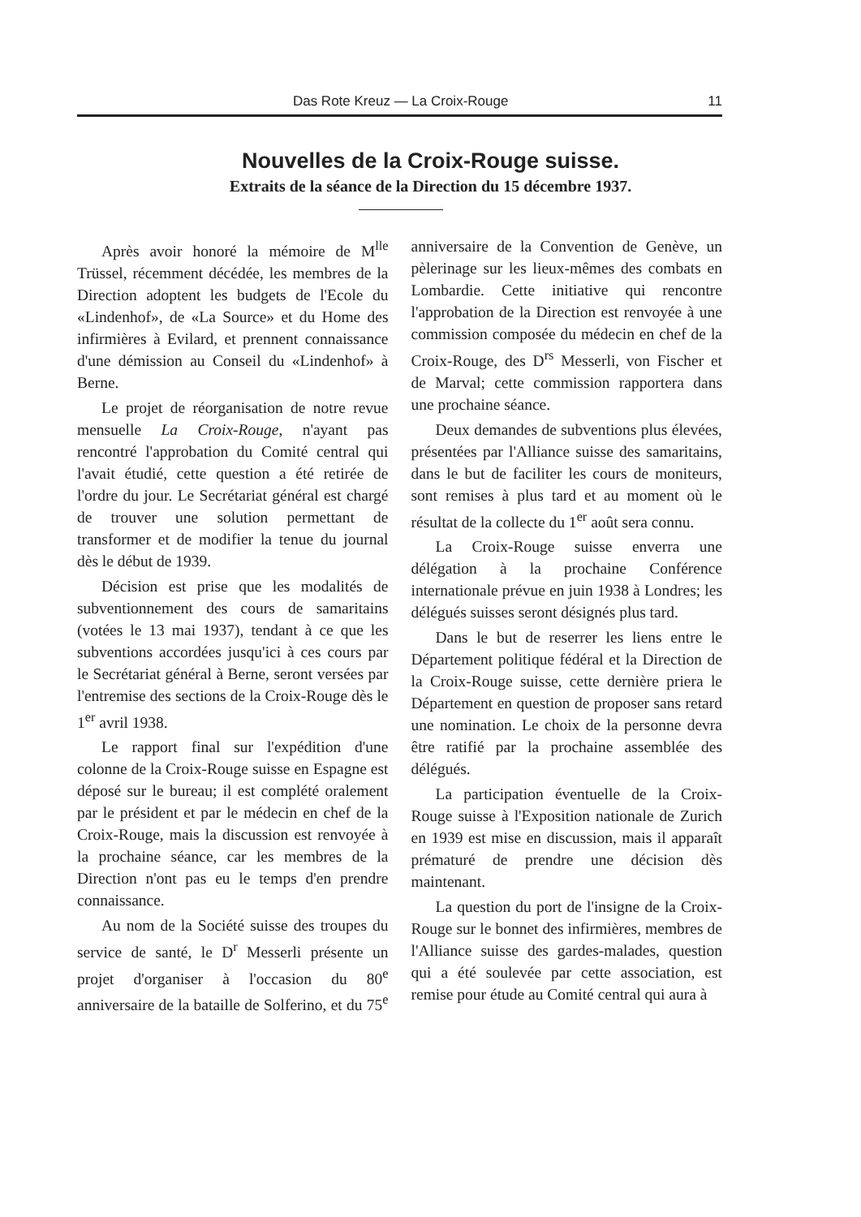Das Rote Kreuz — La Croix-Rouge 11
Nouvelles de la Croix-Rouge suisse.
Extraits de la séance de la Direction du 15 décembre 1937.
Après avoir honoré la mémoire de M<sup>lle</sup> Trüssel, récemment décédée, les membres de la Direction adoptent les budgets de l'Ecole du «Lindenhof», de «La Source» et du Home des infirmières à Evilard, et prennent connaissance d'une démission au Conseil du «Lindenhof» à Berne.
Le projet de réorganisation de notre revue mensuelle La Croix-Rouge, n'ayant pas rencontré l'approbation du Comité central qui l'avait étudié, cette question a été retirée de l'ordre du jour. Le Secrétariat général est chargé de trouver une solution permettant de transformer et de modifier la tenue du journal dès le début de 1939.
Décision est prise que les modalités de subventionnement des cours de samaritains (votées le 13 mai 1937), tendant à ce que les subventions accordées jusqu'ici à ces cours par le Secrétariat général à Berne, seront versées par l'entremise des sections de la Croix-Rouge dès le 1<sup>er</sup> avril 1938.
Le rapport final sur l'expédition d'une colonne de la Croix-Rouge suisse en Espagne est déposé sur le bureau; il est complété oralement par le président et par le médecin en chef de la Croix-Rouge, mais la discussion est renvoyée à la prochaine séance, car les membres de la Direction n'ont pas eu le temps d'en prendre connaissance.
Au nom de la Société suisse des troupes du service de santé, le D<sup>r</sup> Messerli présente un projet d'organiser à l'occasion du 80<sup>e</sup> anniversaire de la bataille de Solferino, et du 75<sup>e</sup> anniversaire de la Convention de Genève, un pèlerinage sur les lieux-mêmes des combats en Lombardie. Cette initiative qui rencontre l'approbation de la Direction est renvoyée à une commission composée du médecin en chef de la Croix-Rouge, des D<sup>rs</sup> Messerli, von Fischer et de Marval; cette commission rapportera dans une prochaine séance.
Deux demandes de subventions plus élevées, présentées par l'Alliance suisse des samaritains, dans le but de faciliter les cours de moniteurs, sont remises à plus tard et au moment où le résultat de la collecte du 1<sup>er</sup> août sera connu.
La Croix-Rouge suisse enverra une délégation à la prochaine Conférence internationale prévue en juin 1938 à Londres; les délégués suisses seront désignés plus tard.
Dans le but de reserrer les liens entre le Département politique fédéral et la Direction de la Croix-Rouge suisse, cette dernière priera le Département en question de proposer sans retard une nomination. Le choix de la personne devra être ratifié par la prochaine assemblée des délégués.
La participation éventuelle de la Croix-Rouge suisse à l'Exposition nationale de Zurich en 1939 est mise en discussion, mais il apparaît prématuré de prendre une décision dès maintenant.
La question du port de l'insigne de la Croix-Rouge sur le bonnet des infirmières, membres de l'Alliance suisse des gardes-malades, question qui a été soulevée par cette association, est remise pour étude au Comité central qui aura à